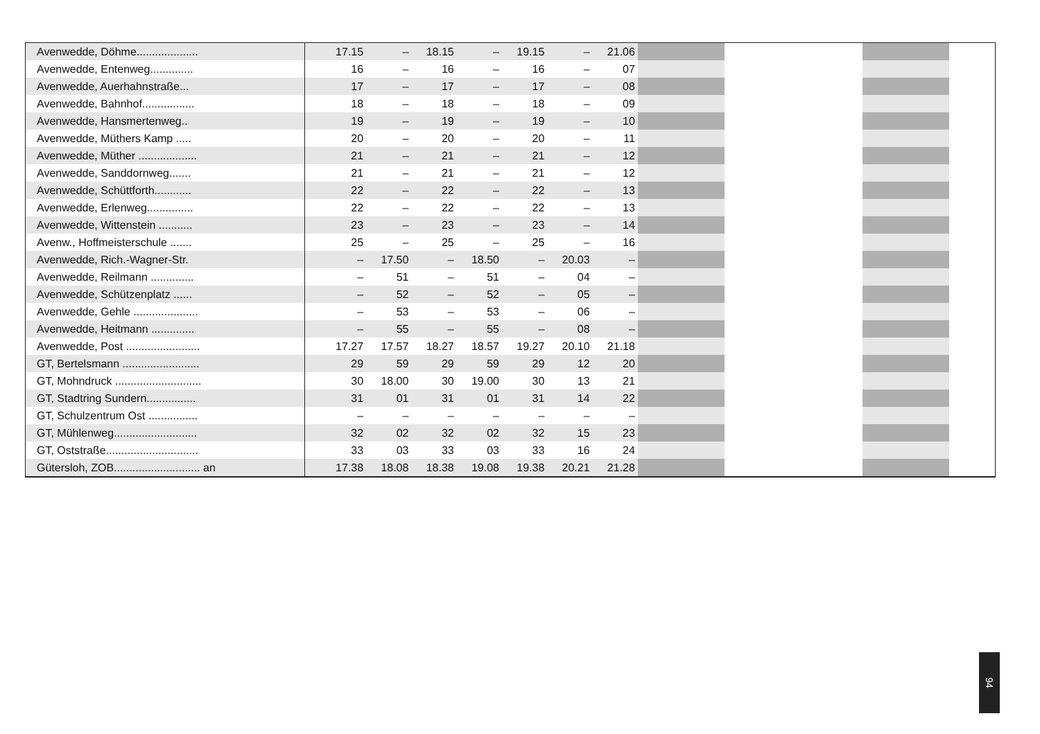| Avenwedde, Döhme.................... | | 17.15 | – | 18.15 | – | 19.15 | – | 21.06 | | | | |
| Avenwedde, Entenweg.............. | | 16 | – | 16 | – | 16 | – | 07 | | | | |
| Avenwedde, Auerhahnstraße... | | 17 | – | 17 | – | 17 | – | 08 | | | | |
| Avenwedde, Bahnhof................. | | 18 | – | 18 | – | 18 | – | 09 | | | | |
| Avenwedde, Hansmertenweg.. | | 19 | – | 19 | – | 19 | – | 10 | | | | |
| Avenwedde, Müthers Kamp ..... | | 20 | – | 20 | – | 20 | – | 11 | | | | |
| Avenwedde, Müther ................... | | 21 | – | 21 | – | 21 | – | 12 | | | | |
| Avenwedde, Sanddornweg....... | | 21 | – | 21 | – | 21 | – | 12 | | | | |
| Avenwedde, Schüttforth............ | | 22 | – | 22 | – | 22 | – | 13 | | | | |
| Avenwedde, Erlenweg............... | | 22 | – | 22 | – | 22 | – | 13 | | | | |
| Avenwedde, Wittenstein ........... | | 23 | – | 23 | – | 23 | – | 14 | | | | |
| Avenw., Hoffmeisterschule ....... | | 25 | – | 25 | – | 25 | – | 16 | | | | |
| Avenwedde, Rich.-Wagner-Str. | | – | 17.50 | – | 18.50 | – | 20.03 | – | | | | |
| Avenwedde, Reilmann .............. | | – | 51 | – | 51 | – | 04 | – | | | | |
| Avenwedde, Schützenplatz ...... | | – | 52 | – | 52 | – | 05 | – | | | | |
| Avenwedde, Gehle ..................... | | – | 53 | – | 53 | – | 06 | – | | | | |
| Avenwedde, Heitmann .............. | | – | 55 | – | 55 | – | 08 | – | | | | |
| Avenwedde, Post ........................ | | 17.27 | 17.57 | 18.27 | 18.57 | 19.27 | 20.10 | 21.18 | | | | |
| GT, Bertelsmann ......................... | | 29 | 59 | 29 | 59 | 29 | 12 | 20 | | | | |
| GT, Mohndruck ............................ | | 30 | 18.00 | 30 | 19.00 | 30 | 13 | 21 | | | | |
| GT, Stadtring Sundern................ | | 31 | 01 | 31 | 01 | 31 | 14 | 22 | | | | |
| GT, Schulzentrum Ost ................ | | – | – | – | – | – | – | – | | | | |
| GT, Mühlenweg........................... | | 32 | 02 | 32 | 02 | 32 | 15 | 23 | | | | |
| GT, Oststraße.............................. | | 33 | 03 | 33 | 03 | 33 | 16 | 24 | | | | |
| Gütersloh, ZOB............................ an | | 17.38 | 18.08 | 18.38 | 19.08 | 19.38 | 20.21 | 21.28 | | | | |
94